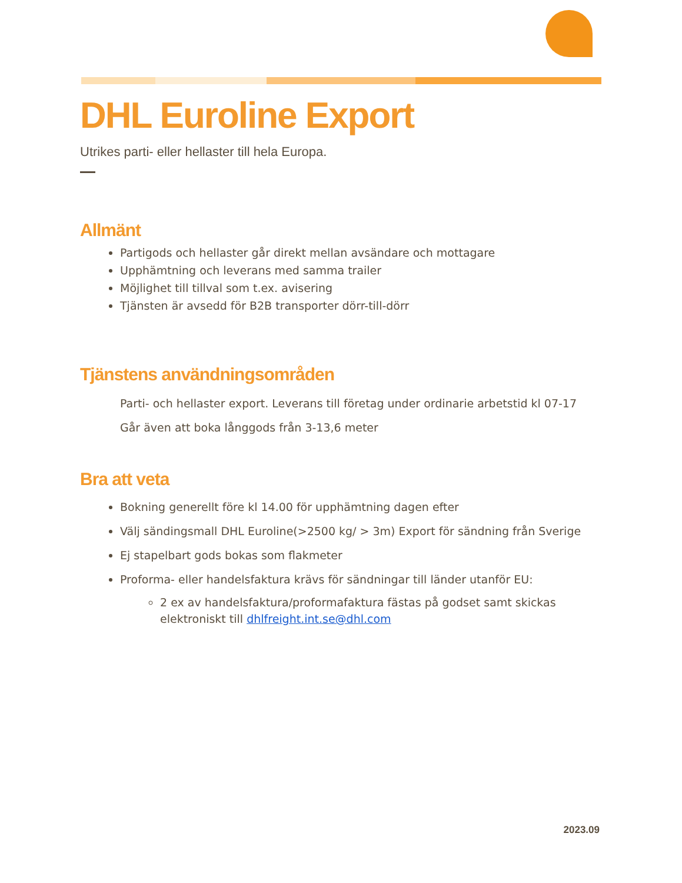DHL Euroline Export
Utrikes parti- eller hellaster till hela Europa.
Allmänt
Partigods och hellaster går direkt mellan avsändare och mottagare
Upphämtning och leverans med samma trailer
Möjlighet till tillval som t.ex. avisering
Tjänsten är avsedd för B2B transporter dörr-till-dörr
Tjänstens användningsområden
Parti- och hellaster export. Leverans till företag under ordinarie arbetstid kl 07-17
Går även att boka långgods från 3-13,6 meter
Bra att veta
Bokning generellt före kl 14.00 för upphämtning dagen efter
Välj sändingsmall DHL Euroline(>2500 kg/ > 3m) Export för sändning från Sverige
Ej stapelbart gods bokas som flakmeter
Proforma- eller handelsfaktura krävs för sändningar till länder utanför EU:
2 ex av handelsfaktura/proformafaktura fästas på godset samt skickas elektroniskt till dhlfreight.int.se@dhl.com
2023.09